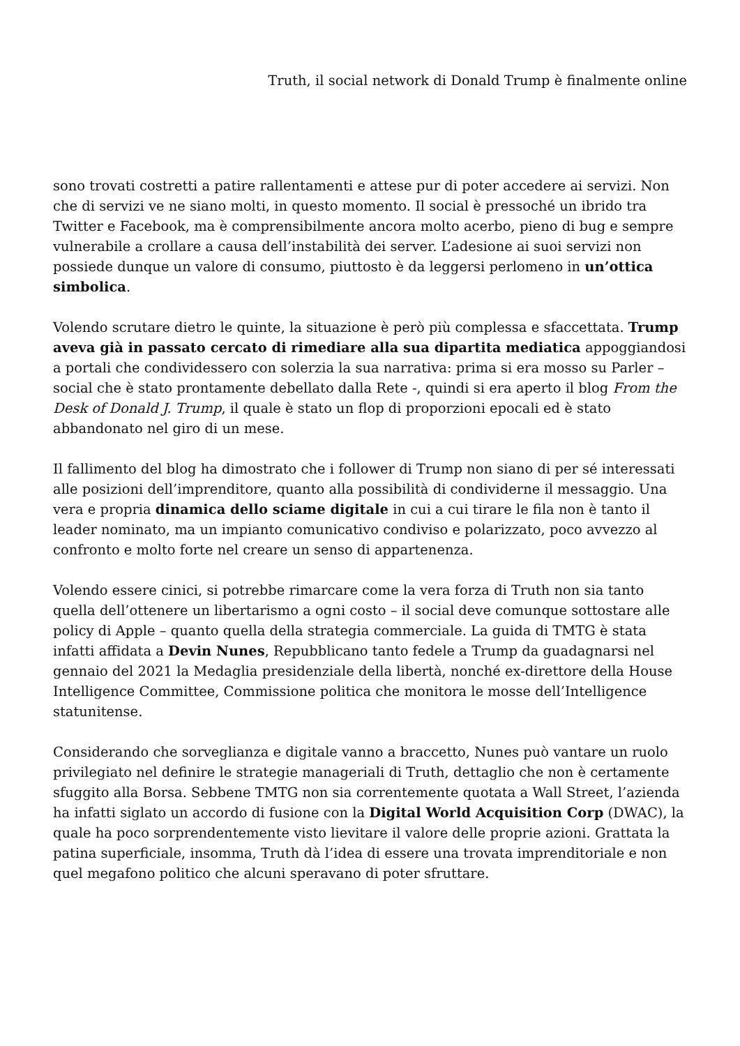Truth, il social network di Donald Trump è finalmente online
sono trovati costretti a patire rallentamenti e attese pur di poter accedere ai servizi. Non che di servizi ve ne siano molti, in questo momento. Il social è pressoché un ibrido tra Twitter e Facebook, ma è comprensibilmente ancora molto acerbo, pieno di bug e sempre vulnerabile a crollare a causa dell’instabilità dei server. L’adesione ai suoi servizi non possiede dunque un valore di consumo, piuttosto è da leggersi perlomeno in un’ottica simbolica.
Volendo scrutare dietro le quinte, la situazione è però più complessa e sfaccettata. Trump aveva già in passato cercato di rimediare alla sua dipartita mediatica appoggiandosi a portali che condividessero con solerzia la sua narrativa: prima si era mosso su Parler – social che è stato prontamente debellato dalla Rete -, quindi si era aperto il blog From the Desk of Donald J. Trump, il quale è stato un flop di proporzioni epocali ed è stato abbandonato nel giro di un mese.
Il fallimento del blog ha dimostrato che i follower di Trump non siano di per sé interessati alle posizioni dell’imprenditore, quanto alla possibilità di condividerne il messaggio. Una vera e propria dinamica dello sciame digitale in cui a cui tirare le fila non è tanto il leader nominato, ma un impianto comunicativo condiviso e polarizzato, poco avvezzo al confronto e molto forte nel creare un senso di appartenenza.
Volendo essere cinici, si potrebbe rimarcare come la vera forza di Truth non sia tanto quella dell’ottenere un libertarismo a ogni costo – il social deve comunque sottostare alle policy di Apple – quanto quella della strategia commerciale. La guida di TMTG è stata infatti affidata a Devin Nunes, Repubblicano tanto fedele a Trump da guadagnarsi nel gennaio del 2021 la Medaglia presidenziale della libertà, nonché ex-direttore della House Intelligence Committee, Commissione politica che monitora le mosse dell’Intelligence statunitense.
Considerando che sorveglianza e digitale vanno a braccetto, Nunes può vantare un ruolo privilegiato nel definire le strategie manageriali di Truth, dettaglio che non è certamente sfuggito alla Borsa. Sebbene TMTG non sia correntemente quotata a Wall Street, l’azienda ha infatti siglato un accordo di fusione con la Digital World Acquisition Corp (DWAC), la quale ha poco sorprendentemente visto lievitare il valore delle proprie azioni. Grattata la patina superficiale, insomma, Truth dà l’idea di essere una trovata imprenditoriale e non quel megafono politico che alcuni speravano di poter sfruttare.